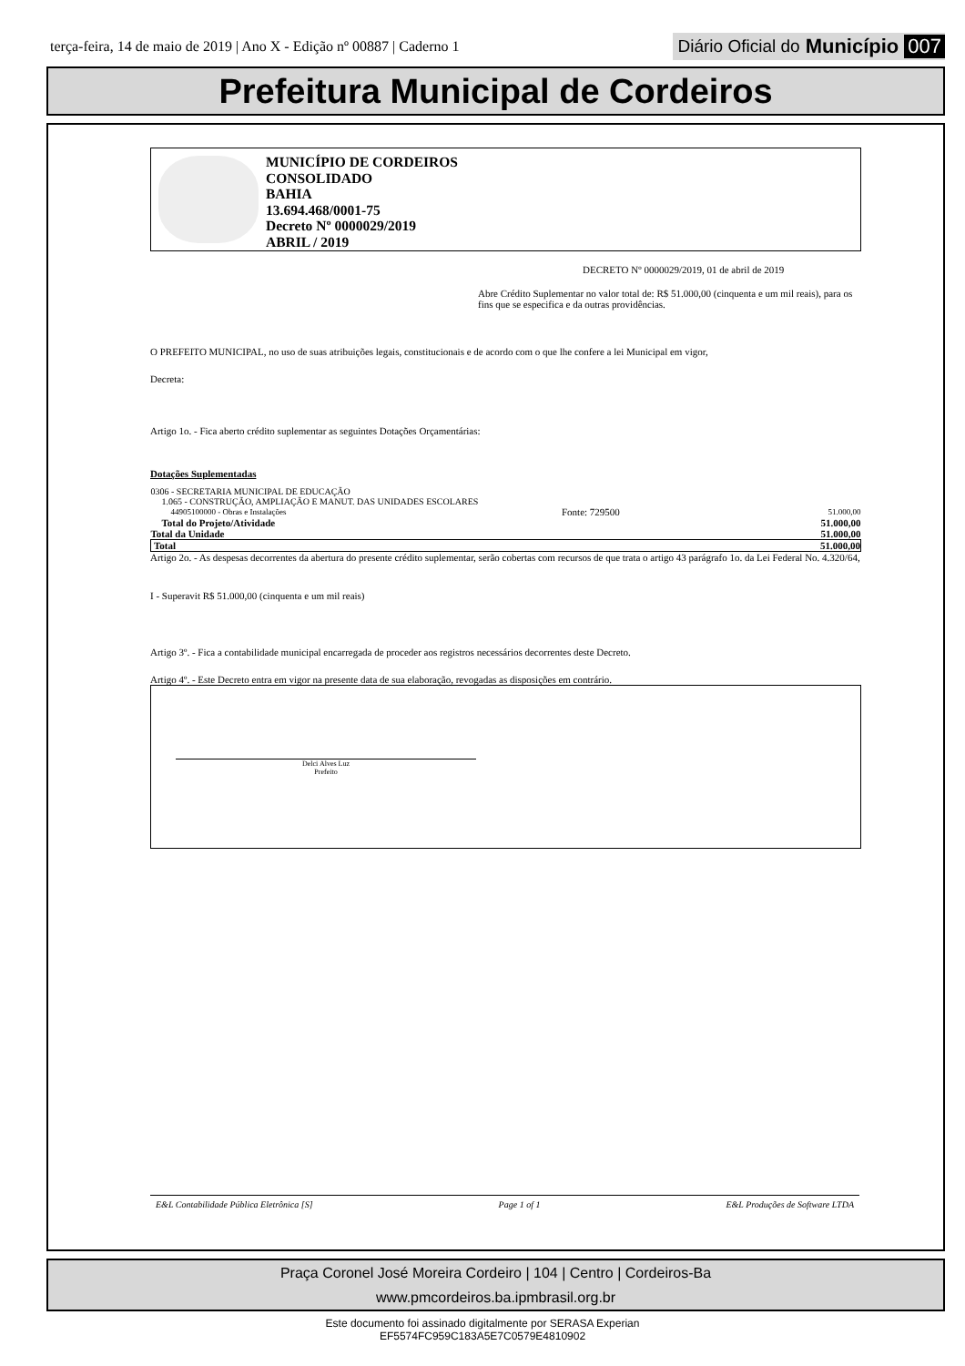terça-feira, 14 de maio de 2019 | Ano X - Edição nº 00887 | Caderno 1
Diário Oficial do Município 007
Prefeitura Municipal de Cordeiros
MUNICÍPIO DE CORDEIROS
CONSOLIDADO
BAHIA
13.694.468/0001-75
Decreto Nº 0000029/2019
ABRIL / 2019
DECRETO Nº 0000029/2019, 01 de abril de 2019
Abre Crédito Suplementar no valor total de: R$ 51.000,00 (cinquenta e um mil reais), para os fins que se especifica e da outras providências.
O PREFEITO MUNICIPAL, no uso de suas atribuições legais, constitucionais e de acordo com o que lhe confere a lei Municipal em vigor,
Decreta:
Artigo 1o. - Fica aberto crédito suplementar as seguintes Dotações Orçamentárias:
Dotações Suplementadas
| 0306 - SECRETARIA MUNICIPAL DE EDUCAÇÃO | | |
| 1.065 - CONSTRUÇÃO, AMPLIAÇÃO E MANUT. DAS UNIDADES ESCOLARES | | |
| 44905100000 - Obras e Instalações | Fonte: 729500 | 51.000,00 |
| Total do Projeto/Atividade | | 51.000,00 |
| Total da Unidade | | 51.000,00 |
| Total | | 51.000,00 |
Artigo 2o. - As despesas decorrentes da abertura do presente crédito suplementar, serão cobertas com recursos de que trata o artigo 43 parágrafo 1o. da Lei Federal No. 4.320/64,
I - Superavit R$ 51.000,00 (cinquenta e um mil reais)
Artigo 3º. - Fica a contabilidade municipal encarregada de proceder aos registros necessários decorrentes deste Decreto.
Artigo 4º. - Este Decreto entra em vigor na presente data de sua elaboração, revogadas as disposições em contrário.
Delci Alves Luz
Prefeito
E&L Contabilidade Pública Eletrônica [S] Page 1 of 1 E&L Produções de Software LTDA
Praça Coronel José Moreira Cordeiro | 104 | Centro | Cordeiros-Ba
www.pmcordeiros.ba.ipmbrasil.org.br
Este documento foi assinado digitalmente por SERASA Experian
EF5574FC959C183A5E7C0579E4810902